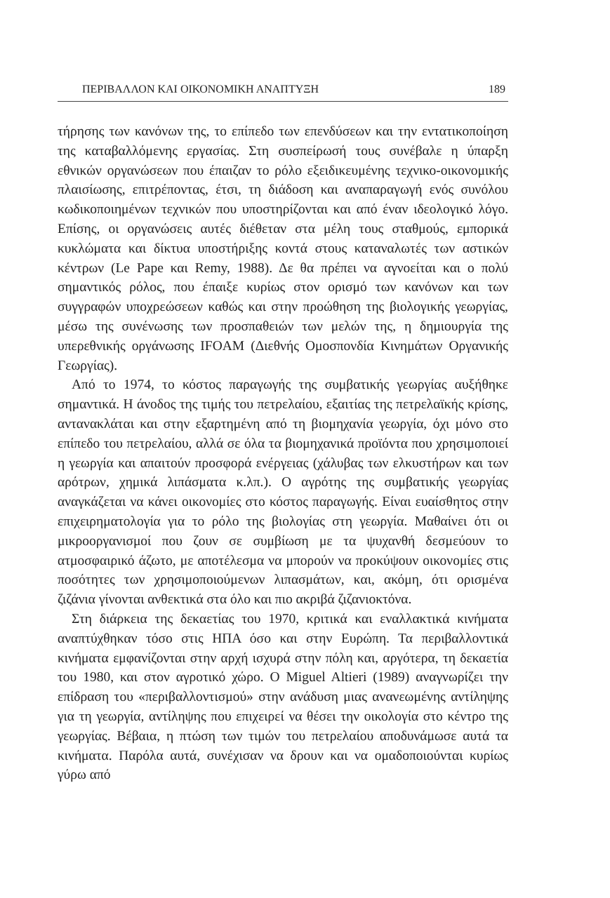ΠΕΡΙΒΑΛΛΟΝ ΚΑΙ ΟΙΚΟΝΟΜΙΚΗ ΑΝΑΠΤΥΞΗ 189
τήρησης των κανόνων της, το επίπεδο των επενδύσεων και την εντατικοποίηση της καταβαλλόμενης εργασίας. Στη συσπείρωσή τους συνέβαλε η ύπαρξη εθνικών οργανώσεων που έπαιζαν το ρόλο εξειδικευμένης τεχνικο-οικονομικής πλαισίωσης, επιτρέποντας, έτσι, τη διάδοση και αναπαραγωγή ενός συνόλου κωδικοποιημένων τεχνικών που υποστηρίζονται και από έναν ιδεολογικό λόγο. Επίσης, οι οργανώσεις αυτές διέθεταν στα μέλη τους σταθμούς, εμπορικά κυκλώματα και δίκτυα υποστήριξης κοντά στους καταναλωτές των αστικών κέντρων (Le Pape και Remy, 1988). Δε θα πρέπει να αγνοείται και ο πολύ σημαντικός ρόλος, που έπαιξε κυρίως στον ορισμό των κανόνων και των συγγραφών υποχρεώσεων καθώς και στην προώθηση της βιολογικής γεωργίας, μέσω της συνένωσης των προσπαθειών των μελών της, η δημιουργία της υπερεθνικής οργάνωσης IFOAM (Διεθνής Ομοσπονδία Κινημάτων Οργανικής Γεωργίας).
Από το 1974, το κόστος παραγωγής της συμβατικής γεωργίας αυξήθηκε σημαντικά. Η άνοδος της τιμής του πετρελαίου, εξαιτίας της πετρελαϊκής κρίσης, αντανακλάται και στην εξαρτημένη από τη βιομηχανία γεωργία, όχι μόνο στο επίπεδο του πετρελαίου, αλλά σε όλα τα βιομηχανικά προϊόντα που χρησιμοποιεί η γεωργία και απαιτούν προσφορά ενέργειας (χάλυβας των ελκυστήρων και των αρότρων, χημικά λιπάσματα κ.λπ.). Ο αγρότης της συμβατικής γεωργίας αναγκάζεται να κάνει οικονομίες στο κόστος παραγωγής. Είναι ευαίσθητος στην επιχειρηματολογία για το ρόλο της βιολογίας στη γεωργία. Μαθαίνει ότι οι μικροοργανισμοί που ζουν σε συμβίωση με τα ψυχανθή δεσμεύουν το ατμοσφαιρικό άζωτο, με αποτέλεσμα να μπορούν να προκύψουν οικονομίες στις ποσότητες των χρησιμοποιούμενων λιπασμάτων, και, ακόμη, ότι ορισμένα ζιζάνια γίνονται ανθεκτικά στα όλο και πιο ακριβά ζιζανιοκτόνα.
Στη διάρκεια της δεκαετίας του 1970, κριτικά και εναλλακτικά κινήματα αναπτύχθηκαν τόσο στις ΗΠΑ όσο και στην Ευρώπη. Τα περιβαλλοντικά κινήματα εμφανίζονται στην αρχή ισχυρά στην πόλη και, αργότερα, τη δεκαετία του 1980, και στον αγροτικό χώρο. Ο Miguel Altieri (1989) αναγνωρίζει την επίδραση του «περιβαλλοντισμού» στην ανάδυση μιας ανανεωμένης αντίληψης για τη γεωργία, αντίληψης που επιχειρεί να θέσει την οικολογία στο κέντρο της γεωργίας. Βέβαια, η πτώση των τιμών του πετρελαίου αποδυνάμωσε αυτά τα κινήματα. Παρόλα αυτά, συνέχισαν να δρουν και να ομαδοποιούνται κυρίως γύρω από